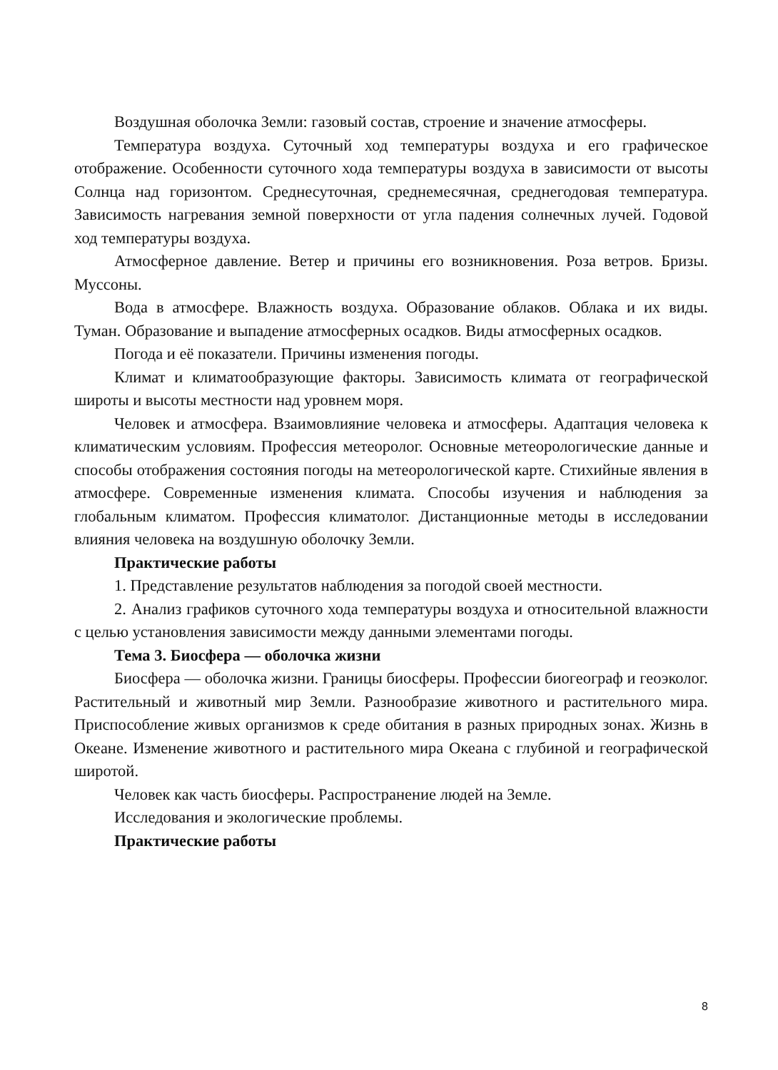Воздушная оболочка Земли: газовый состав, строение и значение атмосферы.
Температура воздуха. Суточный ход температуры воздуха и его графическое отображение. Особенности суточного хода температуры воздуха в зависимости от высоты Солнца над горизонтом. Среднесуточная, среднемесячная, среднегодовая температура. Зависимость нагревания земной поверхности от угла падения солнечных лучей. Годовой ход температуры воздуха.
Атмосферное давление. Ветер и причины его возникновения. Роза ветров. Бризы. Муссоны.
Вода в атмосфере. Влажность воздуха. Образование облаков. Облака и их виды. Туман. Образование и выпадение атмосферных осадков. Виды атмосферных осадков.
Погода и её показатели. Причины изменения погоды.
Климат и климатообразующие факторы. Зависимость климата от географической широты и высоты местности над уровнем моря.
Человек и атмосфера. Взаимовлияние человека и атмосферы. Адаптация человека к климатическим условиям. Профессия метеоролог. Основные метеорологические данные и способы отображения состояния погоды на метеорологической карте. Стихийные явления в атмосфере. Современные изменения климата. Способы изучения и наблюдения за глобальным климатом. Профессия климатолог. Дистанционные методы в исследовании влияния человека на воздушную оболочку Земли.
Практические работы
1. Представление результатов наблюдения за погодой своей местности.
2. Анализ графиков суточного хода температуры воздуха и относительной влажности с целью установления зависимости между данными элементами погоды.
Тема 3. Биосфера — оболочка жизни
Биосфера — оболочка жизни. Границы биосферы. Профессии биогеограф и геоэколог. Растительный и животный мир Земли. Разнообразие животного и растительного мира. Приспособление живых организмов к среде обитания в разных природных зонах. Жизнь в Океане. Изменение животного и растительного мира Океана с глубиной и географической широтой.
Человек как часть биосферы. Распространение людей на Земле.
Исследования и экологические проблемы.
Практические работы
8